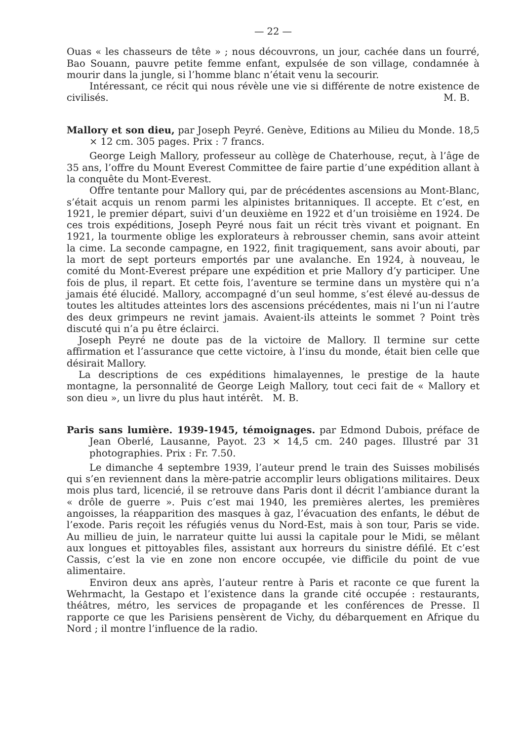— 22 —
Ouas « les chasseurs de tête » ; nous découvrons, un jour, cachée dans un fourré, Bao Souann, pauvre petite femme enfant, expulsée de son village, condamnée à mourir dans la jungle, si l’homme blanc n’était venu la secourir.
Intéressant, ce récit qui nous révèle une vie si différente de notre existence de civilisés. M. B.
Mallory et son dieu, par Joseph Peyré. Genève, Editions au Milieu du Monde. 18,5 × 12 cm. 305 pages. Prix : 7 francs.
George Leigh Mallory, professeur au collège de Chaterhouse, reçut, à l’âge de 35 ans, l’offre du Mount Everest Committee de faire partie d’une expédition allant à la conquête du Mont-Everest.
Offre tentante pour Mallory qui, par de précédentes ascensions au Mont-Blanc, s’était acquis un renom parmi les alpinistes britanniques. Il accepte. Et c’est, en 1921, le premier départ, suivi d’un deuxième en 1922 et d’un troisième en 1924. De ces trois expéditions, Joseph Peyré nous fait un récit très vivant et poignant. En 1921, la tourmente oblige les explorateurs à rebrousser chemin, sans avoir atteint la cime. La seconde campagne, en 1922, finit tragiquement, sans avoir abouti, par la mort de sept porteurs emportés par une avalanche. En 1924, à nouveau, le comité du Mont-Everest prépare une expédition et prie Mallory d’y participer. Une fois de plus, il repart. Et cette fois, l’aventure se termine dans un mystère qui n’a jamais été élucidé. Mallory, accompagné d’un seul homme, s’est élevé au-dessus de toutes les altitudes atteintes lors des ascensions précédentes, mais ni l’un ni l’autre des deux grimpeurs ne revint jamais. Avaient-ils atteints le sommet ? Point très discuté qui n’a pu être éclairci.
Joseph Peyré ne doute pas de la victoire de Mallory. Il termine sur cette affirmation et l’assurance que cette victoire, à l’insu du monde, était bien celle que désirait Mallory.
La descriptions de ces expéditions himalayennes, le prestige de la haute montagne, la personnalité de George Leigh Mallory, tout ceci fait de « Mallory et son dieu », un livre du plus haut intérêt. M. B.
Paris sans lumière. 1939-1945, témoignages. par Edmond Dubois, préface de Jean Oberlé, Lausanne, Payot. 23 × 14,5 cm. 240 pages. Illustré par 31 photographies. Prix : Fr. 7.50.
Le dimanche 4 septembre 1939, l’auteur prend le train des Suisses mobilisés qui s’en reviennent dans la mère-patrie accomplir leurs obligations militaires. Deux mois plus tard, licencié, il se retrouve dans Paris dont il décrit l’ambiance durant la « drôle de guerre ». Puis c’est mai 1940, les premières alertes, les premières angoisses, la réapparition des masques à gaz, l’évacuation des enfants, le début de l’exode. Paris reçoit les réfugiés venus du Nord-Est, mais à son tour, Paris se vide. Au millieu de juin, le narrateur quitte lui aussi la capitale pour le Midi, se mêlant aux longues et pittoyables files, assistant aux horreurs du sinistre défilé. Et c’est Cassis, c’est la vie en zone non encore occupée, vie difficile du point de vue alimentaire.
Environ deux ans après, l’auteur rentre à Paris et raconte ce que furent la Wehrmacht, la Gestapo et l’existence dans la grande cité occupée : restaurants, théâtres, métro, les services de propagande et les conférences de Presse. Il rapporte ce que les Parisiens pensèrent de Vichy, du débarquement en Afrique du Nord ; il montre l’influence de la radio.